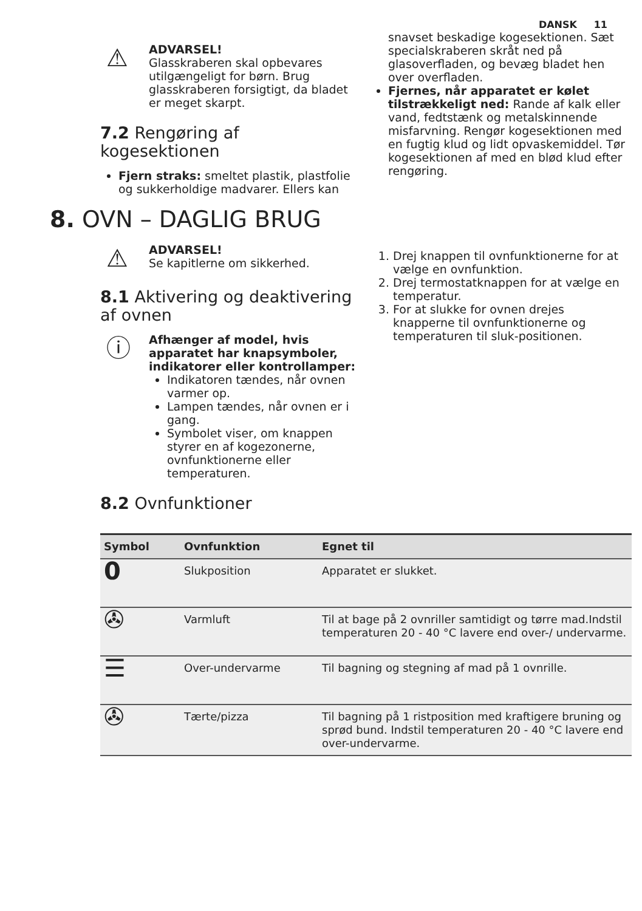DANSK 11
⚠
ADVARSEL!
Glasskraberen skal opbevares utilgængeligt for børn. Brug glasskraberen forsigtigt, da bladet er meget skarpt.
7.2 Rengøring af kogesektionen
Fjern straks: smeltet plastik, plastfolie og sukkerholdige madvarer. Ellers kan
snavset beskadige kogesektionen. Sæt specialskraberen skråt ned på glasoverfladen, og bevæg bladet hen over overfladen.
Fjernes, når apparatet er kølet tilstrækkeligt ned: Rande af kalk eller vand, fedtstænk og metalskinnende misfarvning. Rengør kogesektionen med en fugtig klud og lidt opvaskemiddel. Tør kogesektionen af med en blød klud efter rengøring.
8. OVN – DAGLIG BRUG
⚠
ADVARSEL!
Se kapitlerne om sikkerhed.
8.1 Aktivering og deaktivering af ovnen
ⓘ
Afhænger af model, hvis apparatet har knapsymboler, indikatorer eller kontrollamper:
Indikatoren tændes, når ovnen varmer op.
Lampen tændes, når ovnen er i gang.
Symbolet viser, om knappen styrer en af kogezonerne, ovnfunktionerne eller temperaturen.
8.2 Ovnfunktioner
1. Drej knappen til ovnfunktionerne for at vælge en ovnfunktion.
2. Drej termostatknappen for at vælge en temperatur.
3. For at slukke for ovnen drejes knapperne til ovnfunktionerne og temperaturen til sluk-positionen.
| Symbol | Ovnfunktion | Egnet til |
| --- | --- | --- |
| 0 | Slukposition | Apparatet er slukket. |
| ✇ | Varmluft | Til at bage på 2 ovnriller samtidigt og tørre mad.Indstil temperaturen 20 - 40 °C lavere end over-/ undervarme. |
| ☰ | Over-undervarme | Til bagning og stegning af mad på 1 ovnrille. |
| ✇ | Tærte/pizza | Til bagning på 1 ristposition med kraftigere bruning og sprød bund. Indstil temperaturen 20 - 40 °C lavere end over-undervarme. |